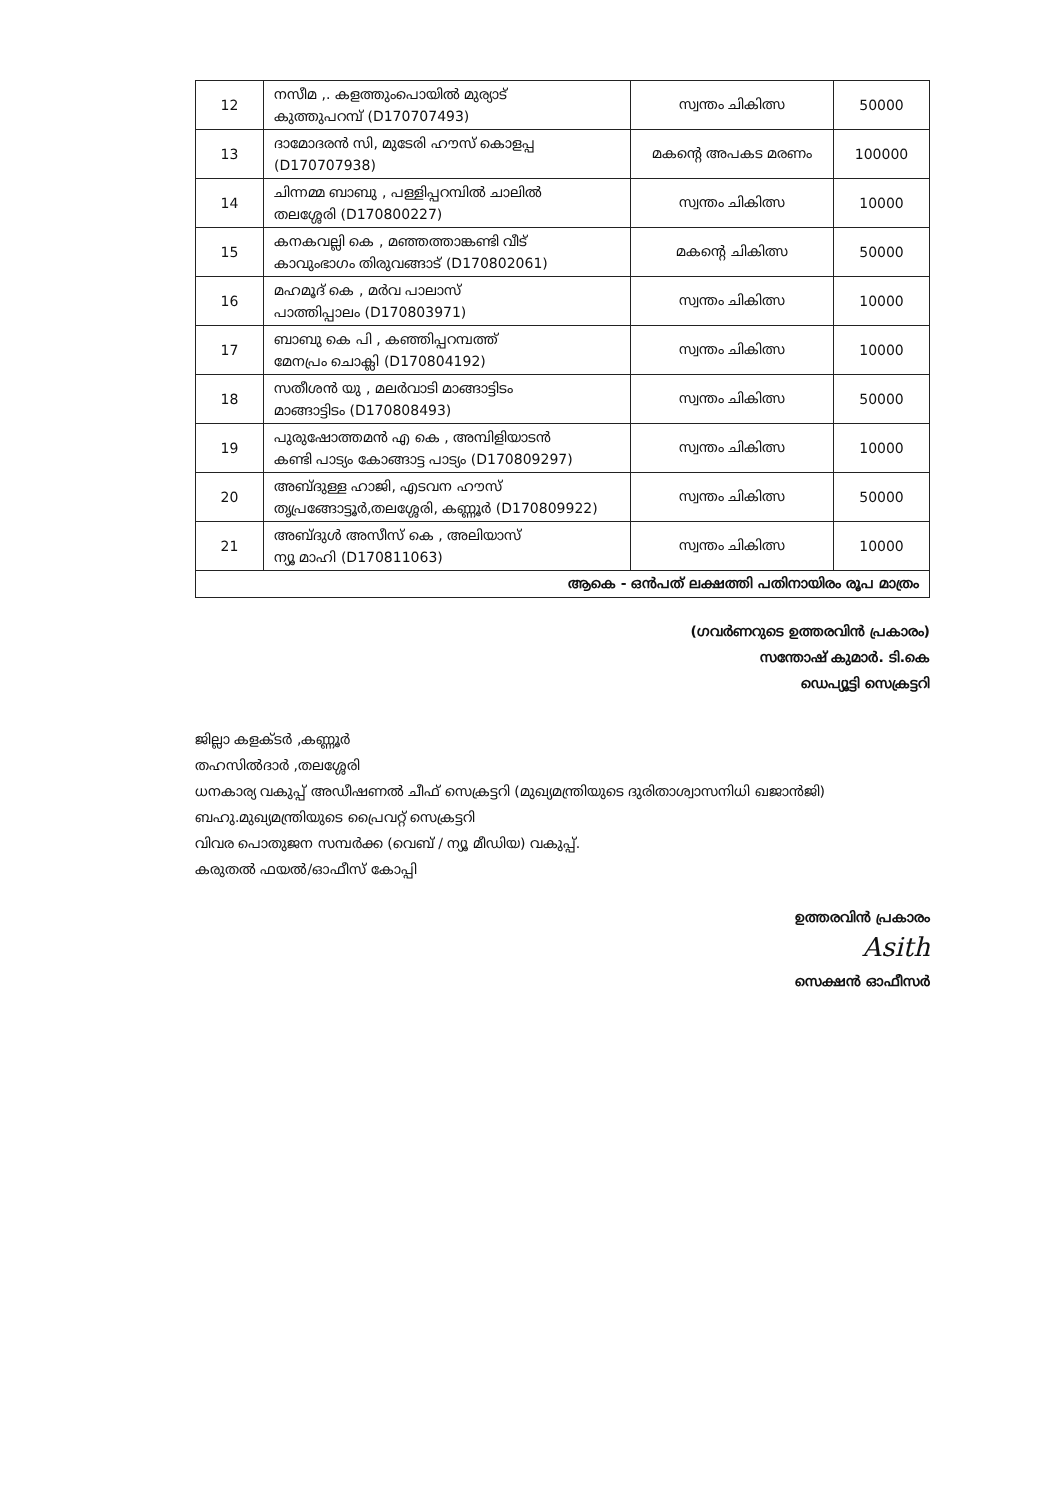| 12 | നസീമ ,. കളത്തുംപൊയിൽ മുര്യാട് കുത്തുപറമ്പ് (D170707493) | സ്വന്തം ചികിത്സ | 50000 |
| 13 | ദാമോദരൻ സി, മുടേരി ഹൗസ് കൊളപ്പ (D170707938) | മകന്റെ അപകട മരണം | 100000 |
| 14 | ചിന്നമ്മ ബാബു , പള്ളിപ്പറമ്പിൽ ചാലിൽ തലശ്ശേരി (D170800227) | സ്വന്തം ചികിത്സ | 10000 |
| 15 | കനകവല്ലി കെ , മഞ്ഞത്താങ്കണ്ടി വീട് കാവുംഭാഗം തിരുവങ്ങാട് (D170802061) | മകന്റെ ചികിത്സ | 50000 |
| 16 | മഹമൂദ് കെ , മർവ പാലാസ് പാത്തിപ്പാലം (D170803971) | സ്വന്തം ചികിത്സ | 10000 |
| 17 | ബാബു കെ പി , കഞ്ഞിപ്പറമ്പത്ത് മേനപ്രം ചൊക്ലി (D170804192) | സ്വന്തം ചികിത്സ | 10000 |
| 18 | സതീശൻ യു , മലർവാടി മാങ്ങാട്ടിടം മാങ്ങാട്ടിടം (D170808493) | സ്വന്തം ചികിത്സ | 50000 |
| 19 | പുരുഷോത്തമൻ എ കെ , അമ്പിളിയാടൻ കണ്ടി പാട്യം കോങ്ങാട്ട പാട്യം (D170809297) | സ്വന്തം ചികിത്സ | 10000 |
| 20 | അബ്ദുള്ള ഹാജി, എടവന ഹൗസ് തൃപ്രങ്ങോട്ടൂർ,തലശ്ശേരി, കണ്ണൂർ (D170809922) | സ്വന്തം ചികിത്സ | 50000 |
| 21 | അബ്ദുൾ അസീസ് കെ , അലിയാസ് ന്യൂ മാഹി (D170811063) | സ്വന്തം ചികിത്സ | 10000 |
| ആകെ - ഒൻപത് ലക്ഷത്തി പതിനായിരം രൂപ മാത്രം | | | |
(ഗവർണറുടെ ഉത്തരവിൻ പ്രകാരം)
സന്തോഷ് കുമാർ. ടി.കെ
ഡെപ്യൂട്ടി സെക്രട്ടറി
ജില്ലാ കളക്ടർ ,കണ്ണൂർ
തഹസിൽദാർ ,തലശ്ശേരി
ധനകാര്യ വകുപ്പ് അഡീഷണൽ ചീഫ് സെക്രട്ടറി (മുഖ്യമന്ത്രിയുടെ ദുരിതാശ്വാസനിധി ഖജാൻജി)
ബഹു.മുഖ്യമന്ത്രിയുടെ പ്രൈവറ്റ് സെക്രട്ടറി
വിവര പൊതുജന സമ്പർക്ക (വെബ് / ന്യൂ മീഡിയ) വകുപ്പ്.
കരുതൽ ഫയൽ/ഓഫീസ് കോപ്പി
ഉത്തരവിൻ പ്രകാരം
Asith
സെക്ഷൻ ഓഫീസർ